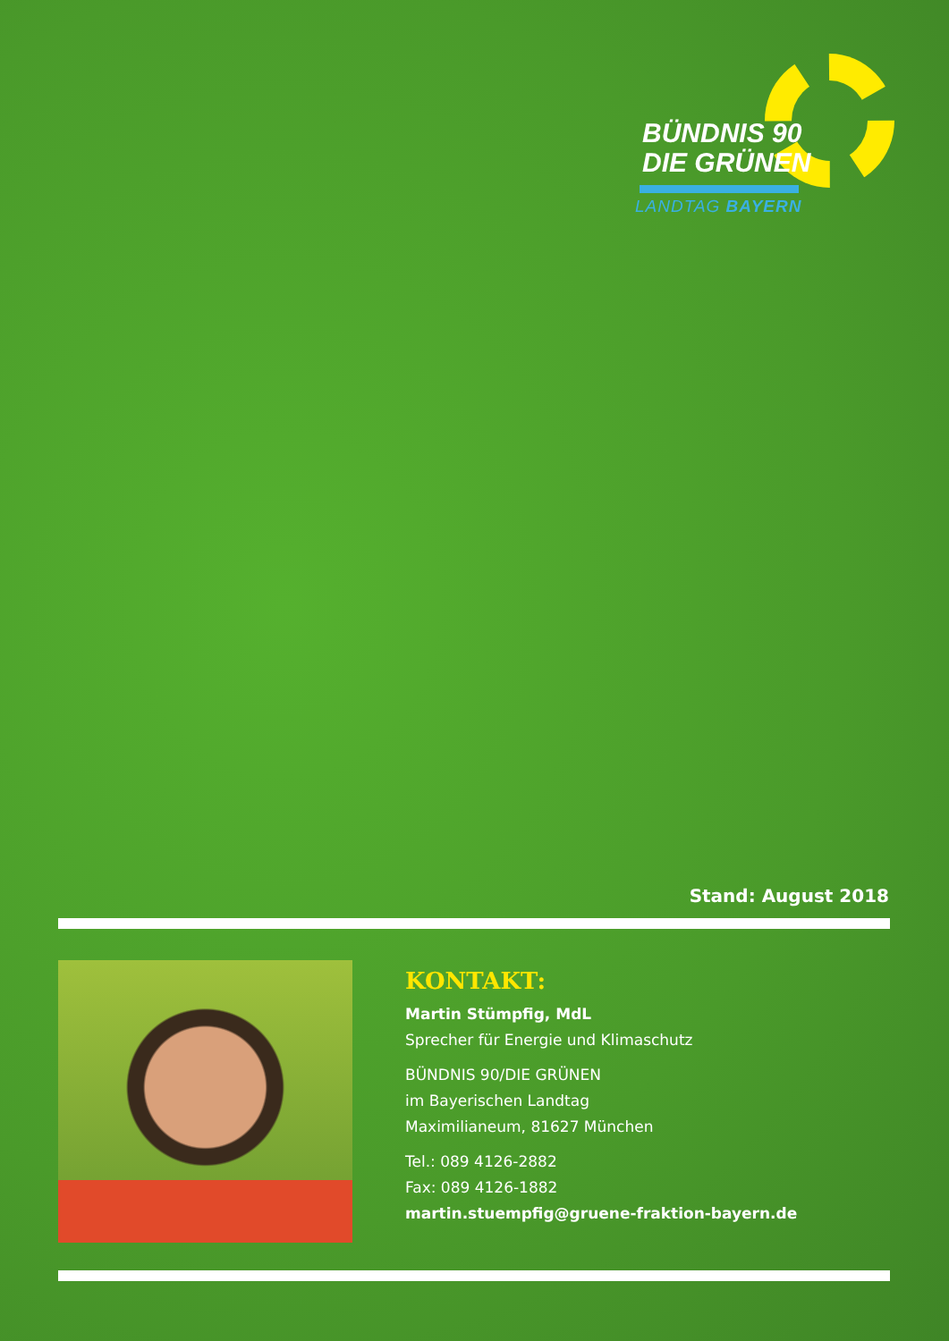BÜNDNIS 90
DIE GRÜNEN
LANDTAG BAYERN
Stand: August 2018
KONTAKT:
Martin Stümpfig, MdL
Sprecher für Energie und Klimaschutz
BÜNDNIS 90/DIE GRÜNEN
im Bayerischen Landtag
Maximilianeum, 81627 München
Tel.: 089 4126-2882
Fax: 089 4126-1882
martin.stuempfig@gruene-fraktion-bayern.de